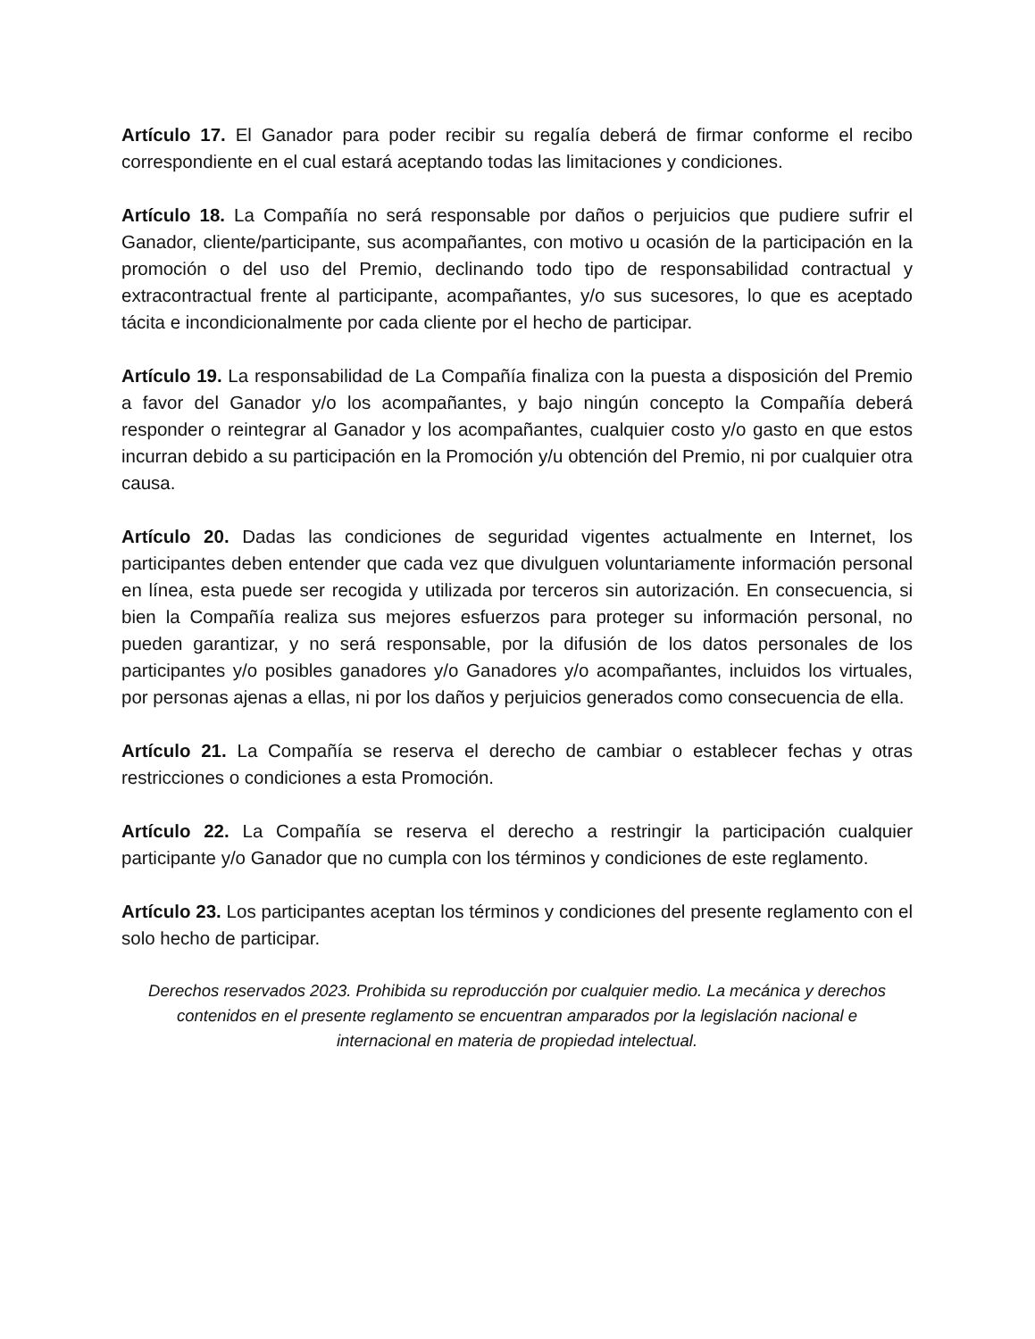Artículo 17. El Ganador para poder recibir su regalía deberá de firmar conforme el recibo correspondiente en el cual estará aceptando todas las limitaciones y condiciones.
Artículo 18. La Compañía no será responsable por daños o perjuicios que pudiere sufrir el Ganador, cliente/participante, sus acompañantes, con motivo u ocasión de la participación en la promoción o del uso del Premio, declinando todo tipo de responsabilidad contractual y extracontractual frente al participante, acompañantes, y/o sus sucesores, lo que es aceptado tácita e incondicionalmente por cada cliente por el hecho de participar.
Artículo 19. La responsabilidad de La Compañía finaliza con la puesta a disposición del Premio a favor del Ganador y/o los acompañantes, y bajo ningún concepto la Compañía deberá responder o reintegrar al Ganador y los acompañantes, cualquier costo y/o gasto en que estos incurran debido a su participación en la Promoción y/u obtención del Premio, ni por cualquier otra causa.
Artículo 20. Dadas las condiciones de seguridad vigentes actualmente en Internet, los participantes deben entender que cada vez que divulguen voluntariamente información personal en línea, esta puede ser recogida y utilizada por terceros sin autorización. En consecuencia, si bien la Compañía realiza sus mejores esfuerzos para proteger su información personal, no pueden garantizar, y no será responsable, por la difusión de los datos personales de los participantes y/o posibles ganadores y/o Ganadores y/o acompañantes, incluidos los virtuales, por personas ajenas a ellas, ni por los daños y perjuicios generados como consecuencia de ella.
Artículo 21. La Compañía se reserva el derecho de cambiar o establecer fechas y otras restricciones o condiciones a esta Promoción.
Artículo 22. La Compañía se reserva el derecho a restringir la participación cualquier participante y/o Ganador que no cumpla con los términos y condiciones de este reglamento.
Artículo 23. Los participantes aceptan los términos y condiciones del presente reglamento con el solo hecho de participar.
Derechos reservados 2023. Prohibida su reproducción por cualquier medio. La mecánica y derechos contenidos en el presente reglamento se encuentran amparados por la legislación nacional e internacional en materia de propiedad intelectual.